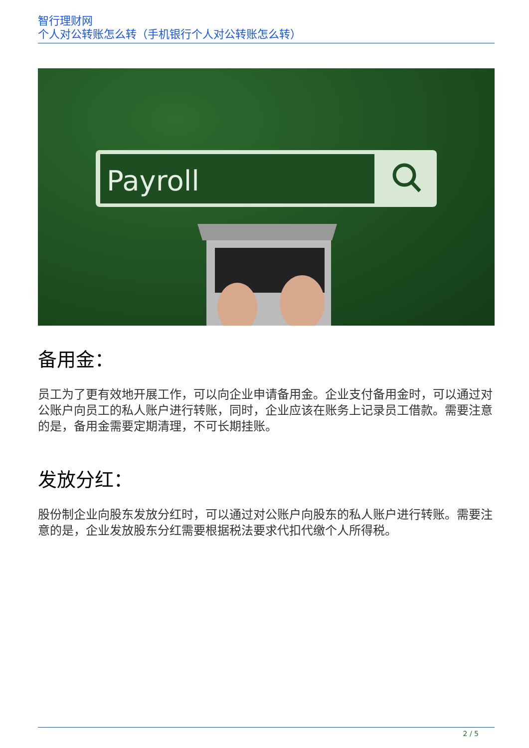智行理财网
个人对公转账怎么转（手机银行个人对公转账怎么转）
Payroll
备用金：
员工为了更有效地开展工作，可以向企业申请备用金。企业支付备用金时，可以通过对公账户向员工的私人账户进行转账，同时，企业应该在账务上记录员工借款。需要注意的是，备用金需要定期清理，不可长期挂账。
发放分红：
股份制企业向股东发放分红时，可以通过对公账户向股东的私人账户进行转账。需要注意的是，企业发放股东分红需要根据税法要求代扣代缴个人所得税。
2 / 5